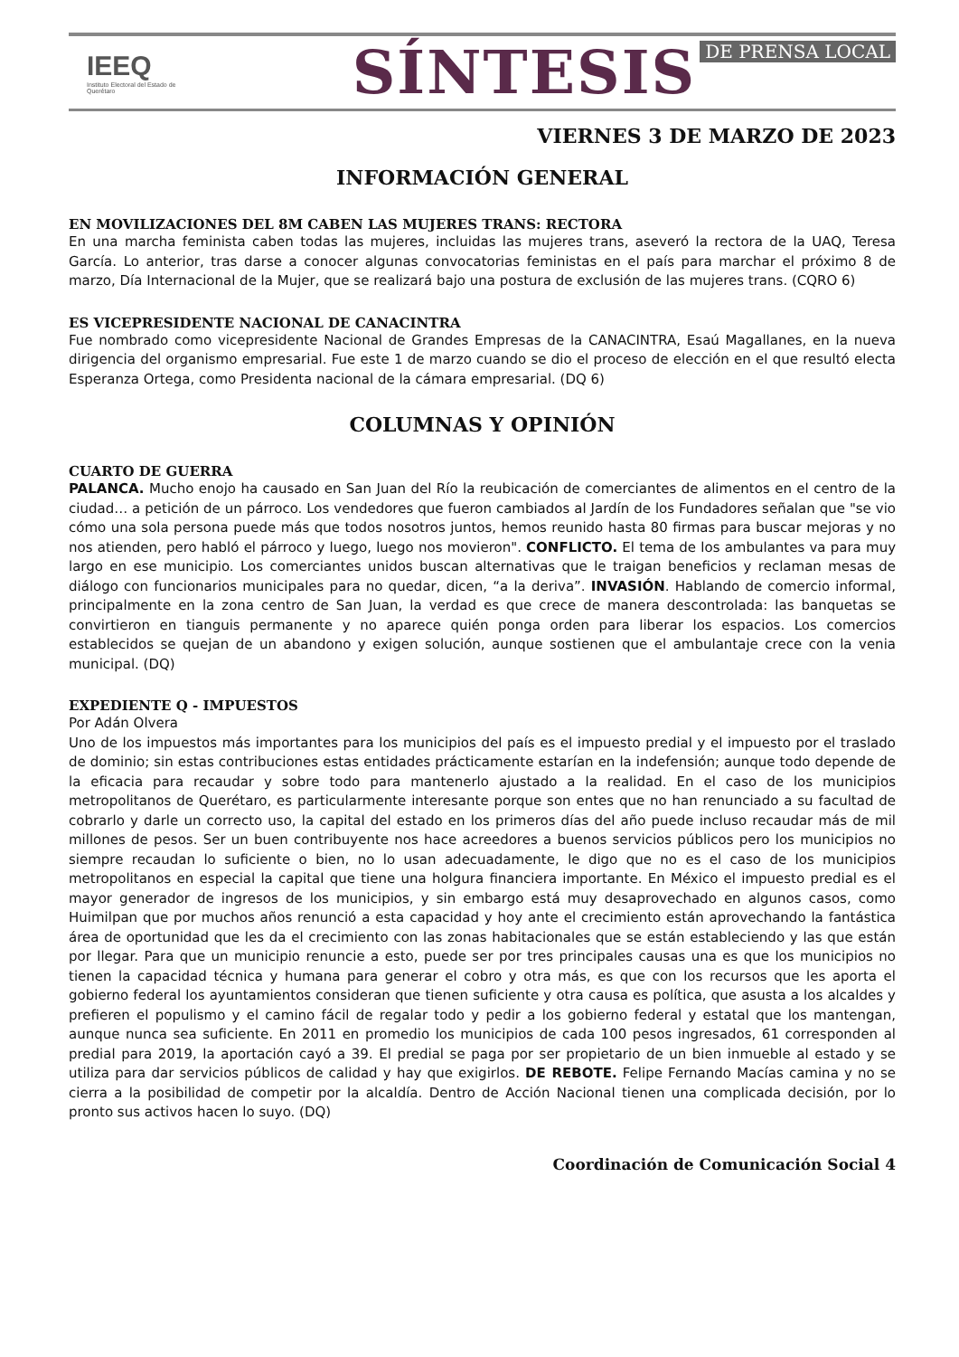IEEQ
Instituto Electoral del Estado de Querétaro
SÍNTESIS DE PRENSA LOCAL
VIERNES 3 DE MARZO DE 2023
INFORMACIÓN GENERAL
EN MOVILIZACIONES DEL 8M CABEN LAS MUJERES TRANS: RECTORA
En una marcha feminista caben todas las mujeres, incluidas las mujeres trans, aseveró la rectora de la UAQ, Teresa García. Lo anterior, tras darse a conocer algunas convocatorias feministas en el país para marchar el próximo 8 de marzo, Día Internacional de la Mujer, que se realizará bajo una postura de exclusión de las mujeres trans. (CQRO 6)
ES VICEPRESIDENTE NACIONAL DE CANACINTRA
Fue nombrado como vicepresidente Nacional de Grandes Empresas de la CANACINTRA, Esaú Magallanes, en la nueva dirigencia del organismo empresarial. Fue este 1 de marzo cuando se dio el proceso de elección en el que resultó electa Esperanza Ortega, como Presidenta nacional de la cámara empresarial. (DQ 6)
COLUMNAS Y OPINIÓN
CUARTO DE GUERRA
PALANCA. Mucho enojo ha causado en San Juan del Río la reubicación de comerciantes de alimentos en el centro de la ciudad… a petición de un párroco. Los vendedores que fueron cambiados al Jardín de los Fundadores señalan que "se vio cómo una sola persona puede más que todos nosotros juntos, hemos reunido hasta 80 firmas para buscar mejoras y no nos atienden, pero habló el párroco y luego, luego nos movieron". CONFLICTO. El tema de los ambulantes va para muy largo en ese municipio. Los comerciantes unidos buscan alternativas que le traigan beneficios y reclaman mesas de diálogo con funcionarios municipales para no quedar, dicen, “a la deriva”. INVASIÓN. Hablando de comercio informal, principalmente en la zona centro de San Juan, la verdad es que crece de manera descontrolada: las banquetas se convirtieron en tianguis permanente y no aparece quién ponga orden para liberar los espacios. Los comercios establecidos se quejan de un abandono y exigen solución, aunque sostienen que el ambulantaje crece con la venia municipal. (DQ)
EXPEDIENTE Q - IMPUESTOS
Por Adán Olvera
Uno de los impuestos más importantes para los municipios del país es el impuesto predial y el impuesto por el traslado de dominio; sin estas contribuciones estas entidades prácticamente estarían en la indefensión; aunque todo depende de la eficacia para recaudar y sobre todo para mantenerlo ajustado a la realidad. En el caso de los municipios metropolitanos de Querétaro, es particularmente interesante porque son entes que no han renunciado a su facultad de cobrarlo y darle un correcto uso, la capital del estado en los primeros días del año puede incluso recaudar más de mil millones de pesos. Ser un buen contribuyente nos hace acreedores a buenos servicios públicos pero los municipios no siempre recaudan lo suficiente o bien, no lo usan adecuadamente, le digo que no es el caso de los municipios metropolitanos en especial la capital que tiene una holgura financiera importante. En México el impuesto predial es el mayor generador de ingresos de los municipios, y sin embargo está muy desaprovechado en algunos casos, como Huimilpan que por muchos años renunció a esta capacidad y hoy ante el crecimiento están aprovechando la fantástica área de oportunidad que les da el crecimiento con las zonas habitacionales que se están estableciendo y las que están por llegar. Para que un municipio renuncie a esto, puede ser por tres principales causas una es que los municipios no tienen la capacidad técnica y humana para generar el cobro y otra más, es que con los recursos que les aporta el gobierno federal los ayuntamientos consideran que tienen suficiente y otra causa es política, que asusta a los alcaldes y prefieren el populismo y el camino fácil de regalar todo y pedir a los gobierno federal y estatal que los mantengan, aunque nunca sea suficiente. En 2011 en promedio los municipios de cada 100 pesos ingresados, 61 corresponden al predial para 2019, la aportación cayó a 39. El predial se paga por ser propietario de un bien inmueble al estado y se utiliza para dar servicios públicos de calidad y hay que exigirlos. DE REBOTE. Felipe Fernando Macías camina y no se cierra a la posibilidad de competir por la alcaldía. Dentro de Acción Nacional tienen una complicada decisión, por lo pronto sus activos hacen lo suyo. (DQ)
Coordinación de Comunicación Social 4